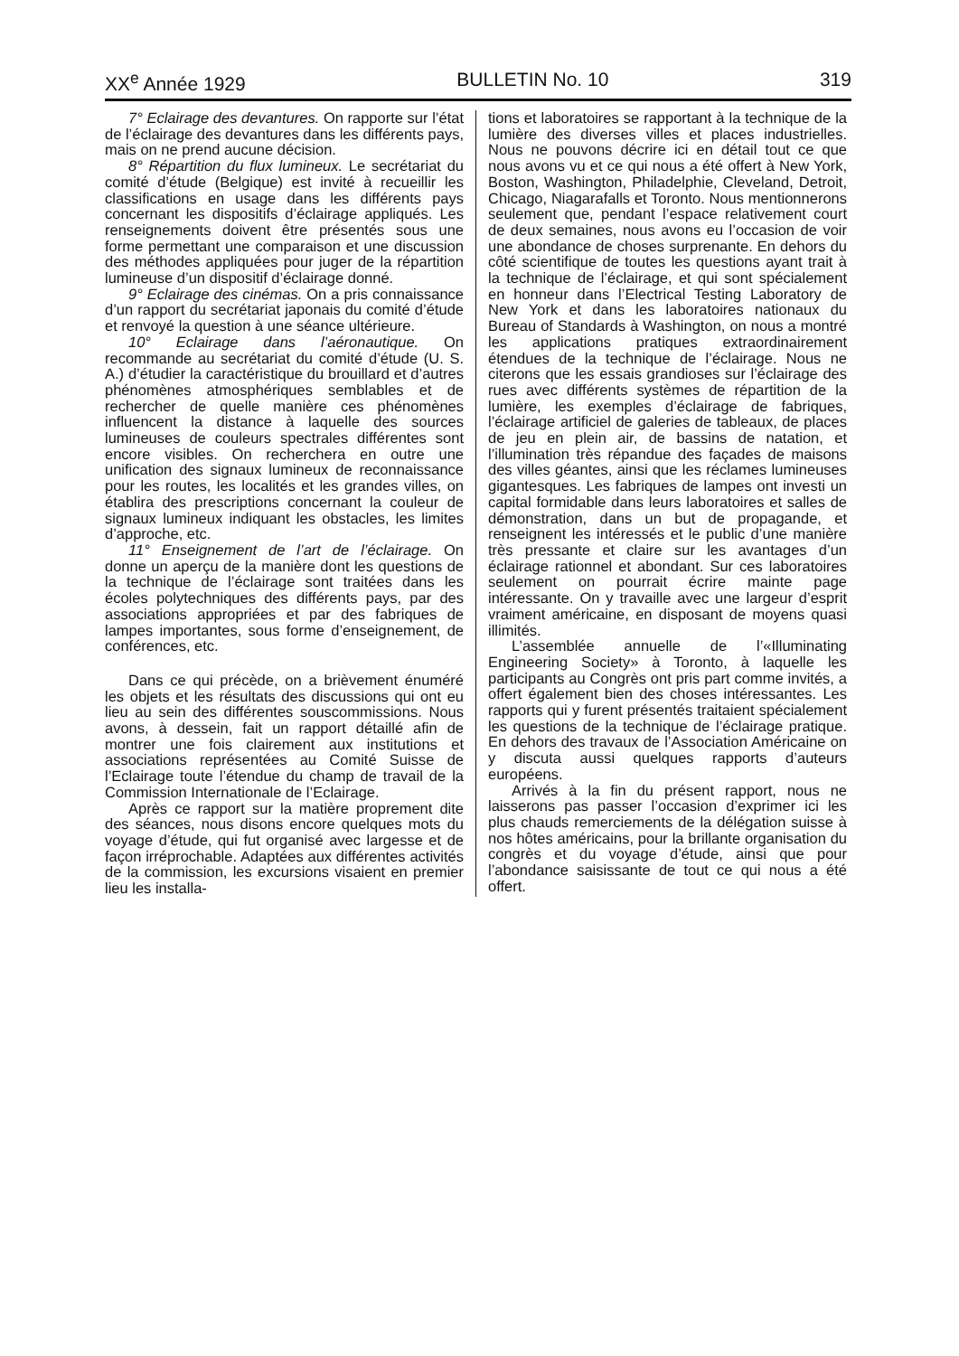XX<sup>e</sup> Année 1929 BULLETIN No. 10 319
7° Eclairage des devantures. On rapporte sur l’état de l’éclairage des devantures dans les différents pays, mais on ne prend aucune décision.
8° Répartition du flux lumineux. Le secrétariat du comité d’étude (Belgique) est invité à recueillir les classifications en usage dans les différents pays concernant les dispositifs d’éclairage appliqués. Les renseignements doivent être présentés sous une forme permettant une comparaison et une discussion des méthodes appliquées pour juger de la répartition lumineuse d’un dispositif d’éclairage donné.
9° Eclairage des cinémas. On a pris connaissance d’un rapport du secrétariat japonais du comité d’étude et renvoyé la question à une séance ultérieure.
10° Eclairage dans l’aéronautique. On recommande au secrétariat du comité d’étude (U. S. A.) d’étudier la caractéristique du brouillard et d’autres phénomènes atmosphériques semblables et de rechercher de quelle manière ces phénomènes influencent la distance à laquelle des sources lumineuses de couleurs spectrales différentes sont encore visibles. On recherchera en outre une unification des signaux lumineux de reconnaissance pour les routes, les localités et les grandes villes, on établira des prescriptions concernant la couleur de signaux lumineux indiquant les obstacles, les limites d’approche, etc.
11° Enseignement de l’art de l’éclairage. On donne un aperçu de la manière dont les questions de la technique de l’éclairage sont traitées dans les écoles polytechniques des différents pays, par des associations appropriées et par des fabriques de lampes importantes, sous forme d’enseignement, de conférences, etc.
Dans ce qui précède, on a brièvement énuméré les objets et les résultats des discussions qui ont eu lieu au sein des différentes souscommissions. Nous avons, à dessein, fait un rapport détaillé afin de montrer une fois clairement aux institutions et associations représentées au Comité Suisse de l’Eclairage toute l’étendue du champ de travail de la Commission Internationale de l’Eclairage.
Après ce rapport sur la matière proprement dite des séances, nous disons encore quelques mots du voyage d’étude, qui fut organisé avec largesse et de façon irréprochable. Adaptées aux différentes activités de la commission, les excursions visaient en premier lieu les installa-
tions et laboratoires se rapportant à la technique de la lumière des diverses villes et places industrielles. Nous ne pouvons décrire ici en détail tout ce que nous avons vu et ce qui nous a été offert à New York, Boston, Washington, Philadelphie, Cleveland, Detroit, Chicago, Niagarafalls et Toronto. Nous mentionnerons seulement que, pendant l’espace relativement court de deux semaines, nous avons eu l’occasion de voir une abondance de choses surprenante. En dehors du côté scientifique de toutes les questions ayant trait à la technique de l’éclairage, et qui sont spécialement en honneur dans l’Electrical Testing Laboratory de New York et dans les laboratoires nationaux du Bureau of Standards à Washington, on nous a montré les applications pratiques extraordinairement étendues de la technique de l’éclairage. Nous ne citerons que les essais grandioses sur l’éclairage des rues avec différents systèmes de répartition de la lumière, les exemples d’éclairage de fabriques, l’éclairage artificiel de galeries de tableaux, de places de jeu en plein air, de bassins de natation, et l’illumination très répandue des façades de maisons des villes géantes, ainsi que les réclames lumineuses gigantesques. Les fabriques de lampes ont investi un capital formidable dans leurs laboratoires et salles de démonstration, dans un but de propagande, et renseignent les intéressés et le public d’une manière très pressante et claire sur les avantages d’un éclairage rationnel et abondant. Sur ces laboratoires seulement on pourrait écrire mainte page intéressante. On y travaille avec une largeur d’esprit vraiment américaine, en disposant de moyens quasi illimités.
L’assemblée annuelle de l’«Illuminating Engineering Society» à Toronto, à laquelle les participants au Congrès ont pris part comme invités, a offert également bien des choses intéressantes. Les rapports qui y furent présentés traitaient spécialement les questions de la technique de l’éclairage pratique. En dehors des travaux de l’Association Américaine on y discuta aussi quelques rapports d’auteurs européens.
Arrivés à la fin du présent rapport, nous ne laisserons pas passer l’occasion d’exprimer ici les plus chauds remerciements de la délégation suisse à nos hôtes américains, pour la brillante organisation du congrès et du voyage d’étude, ainsi que pour l’abondance saisissante de tout ce qui nous a été offert.